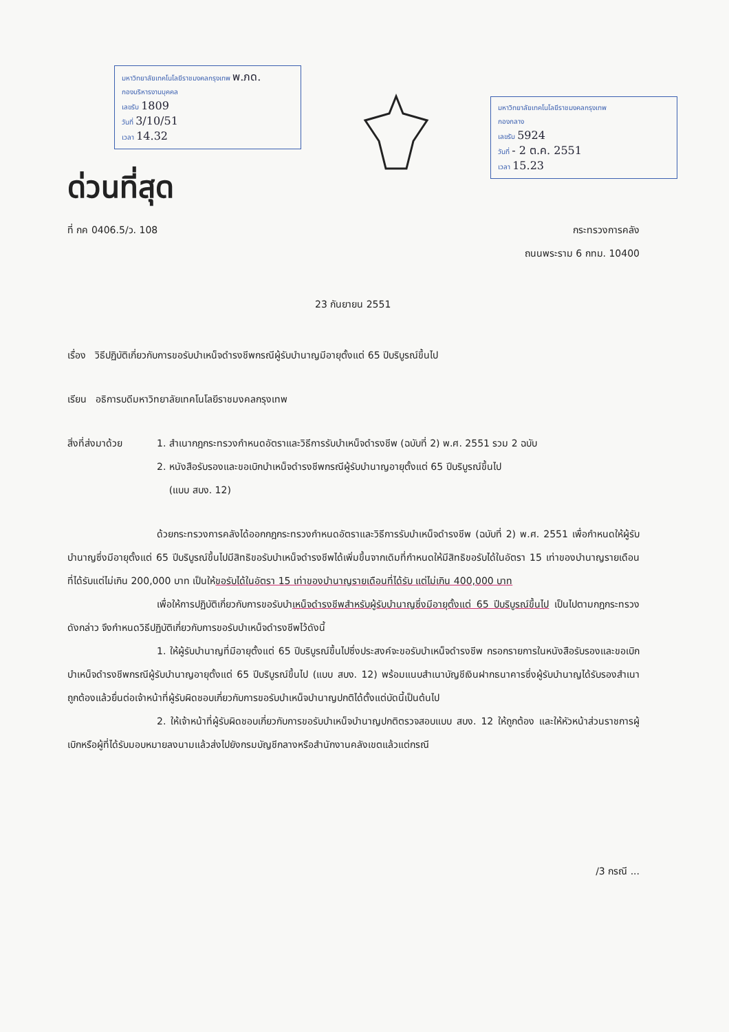มหาวิทยาลัยเทคโนโลยีราชมงคลกรุงเทพ พ.ภด.
กองบริหารงานบุคคล
เลขรับ 1809
วันที่ 3/10/51
เวลา 14.32
มหาวิทยาลัยเทคโนโลยีราชมงคลกรุงเทพ
กองกลาง
เลขรับ 5924
วันที่ - 2 ต.ค. 2551
เวลา 15.23
ด่วนที่สุด
ที่ กค 0406.5/ว. 108 กระทรวงการคลัง
ถนนพระราม 6 กทม. 10400
23 กันยายน 2551
เรื่อง วิธีปฏิบัติเกี่ยวกับการขอรับบำเหน็จดำรงชีพกรณีผู้รับบำนาญมีอายุตั้งแต่ 65 ปีบริบูรณ์ขึ้นไป
เรียน อธิการบดีมหาวิทยาลัยเทคโนโลยีราชมงคลกรุงเทพ
สิ่งที่ส่งมาด้วย
1. สำเนากฎกระทรวงกำหนดอัตราและวิธีการรับบำเหน็จดำรงชีพ (ฉบับที่ 2) พ.ศ. 2551 รวม 2 ฉบับ
2. หนังสือรับรองและขอเบิกบำเหน็จดำรงชีพกรณีผู้รับบำนาญอายุตั้งแต่ 65 ปีบริบูรณ์ขึ้นไป
(แบบ สบง. 12)
ด้วยกระทรวงการคลังได้ออกกฎกระทรวงกำหนดอัตราและวิธีการรับบำเหน็จดำรงชีพ (ฉบับที่ 2) พ.ศ. 2551 เพื่อกำหนดให้ผู้รับบำนาญซึ่งมีอายุตั้งแต่ 65 ปีบริบูรณ์ขึ้นไปมีสิทธิขอรับบำเหน็จดำรงชีพได้เพิ่มขึ้นจากเดิมที่กำหนดให้มีสิทธิขอรับได้ในอัตรา 15 เท่าของบำนาญรายเดือนที่ได้รับแต่ไม่เกิน 200,000 บาท เป็นให้ขอรับได้ในอัตรา 15 เท่าของบำนาญรายเดือนที่ได้รับ แต่ไม่เกิน 400,000 บาท
เพื่อให้การปฏิบัติเกี่ยวกับการขอรับบำเหน็จดำรงชีพสำหรับผู้รับบำนาญซึ่งมีอายุตั้งแต่ 65 ปีบริบูรณ์ขึ้นไป เป็นไปตามกฎกระทรวงดังกล่าว จึงกำหนดวิธีปฏิบัติเกี่ยวกับการขอรับบำเหน็จดำรงชีพไว้ดังนี้
1. ให้ผู้รับบำนาญที่มีอายุตั้งแต่ 65 ปีบริบูรณ์ขึ้นไปซึ่งประสงค์จะขอรับบำเหน็จดำรงชีพ กรอกรายการในหนังสือรับรองและขอเบิกบำเหน็จดำรงชีพกรณีผู้รับบำนาญอายุตั้งแต่ 65 ปีบริบูรณ์ขึ้นไป (แบบ สบง. 12) พร้อมแนบสำเนาบัญชีเงินฝากธนาคารซึ่งผู้รับบำนาญได้รับรองสำเนาถูกต้องแล้วยื่นต่อเจ้าหน้าที่ผู้รับผิดชอบเกี่ยวกับการขอรับบำเหน็จบำนาญปกติได้ตั้งแต่บัดนี้เป็นต้นไป
2. ให้เจ้าหน้าที่ผู้รับผิดชอบเกี่ยวกับการขอรับบำเหน็จบำนาญปกติตรวจสอบแบบ สบง. 12 ให้ถูกต้อง และให้หัวหน้าส่วนราชการผู้เบิกหรือผู้ที่ได้รับมอบหมายลงนามแล้วส่งไปยังกรมบัญชีกลางหรือสำนักงานคลังเขตแล้วแต่กรณี
/3 กรณี ...